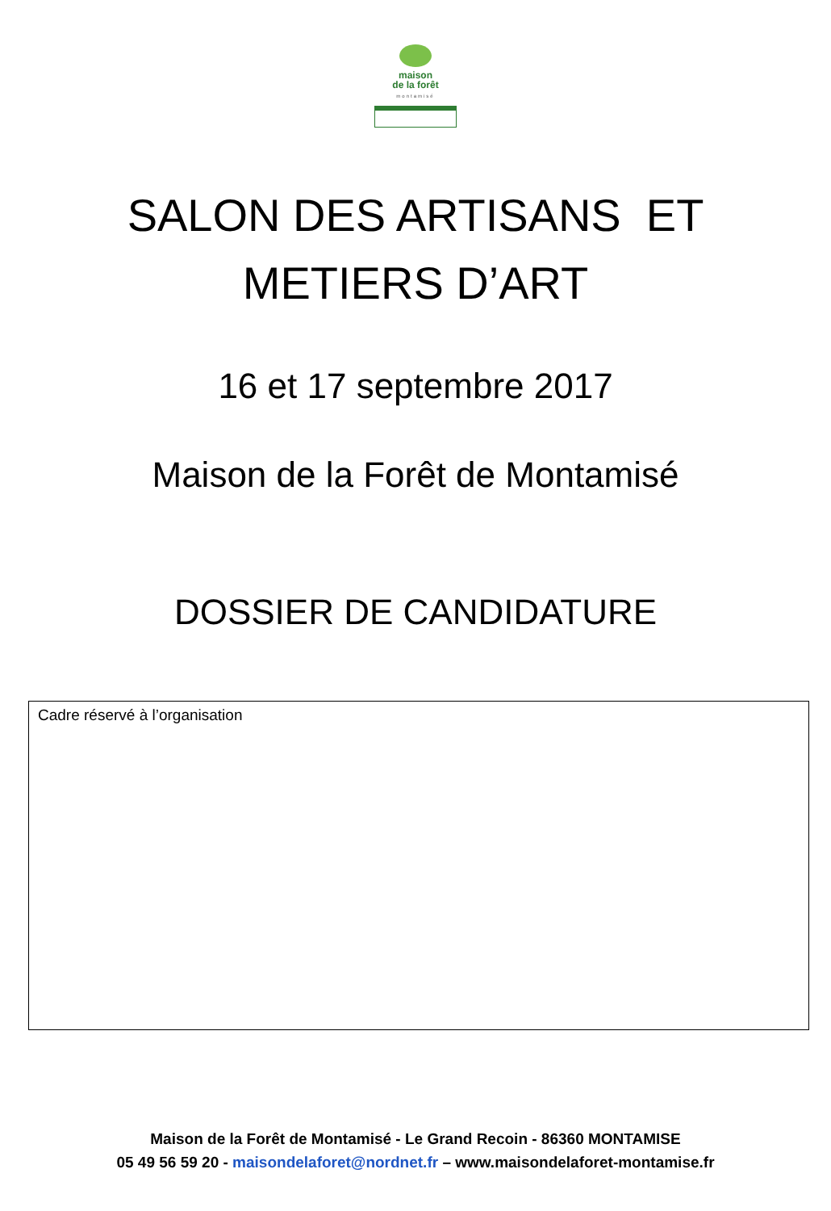maison
de la forêt
montamisé
SALON DES ARTISANS ET
METIERS D’ART
16 et 17 septembre 2017
Maison de la Forêt de Montamisé
DOSSIER DE CANDIDATURE
Cadre réservé à l’organisation
Maison de la Forêt de Montamisé - Le Grand Recoin - 86360 MONTAMISE
05 49 56 59 20 - maisondelaforet@nordnet.fr – www.maisondelaforet-montamise.fr